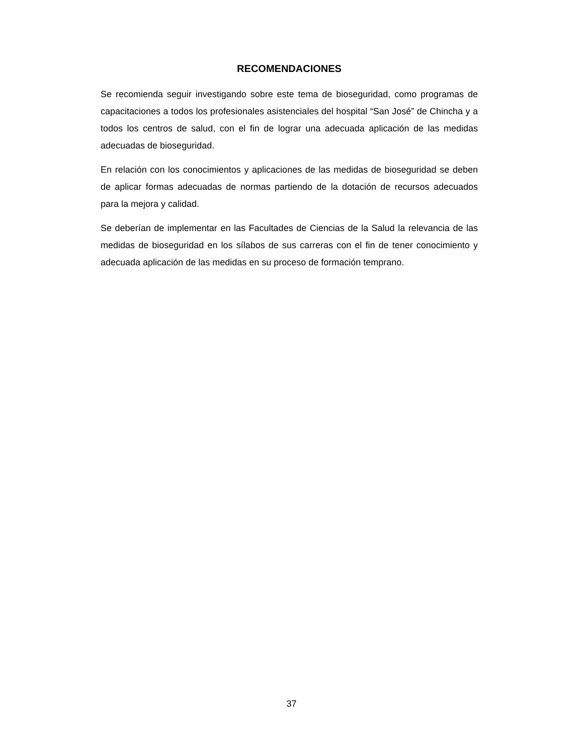RECOMENDACIONES
Se recomienda seguir investigando sobre este tema de bioseguridad, como programas de capacitaciones a todos los profesionales asistenciales del hospital “San José” de Chincha y a todos los centros de salud, con el fin de lograr una adecuada aplicación de las medidas adecuadas de bioseguridad.
En relación con los conocimientos y aplicaciones de las medidas de bioseguridad se deben de aplicar formas adecuadas de normas partiendo de la dotación de recursos adecuados para la mejora y calidad.
Se deberían de implementar en las Facultades de Ciencias de la Salud la relevancia de las medidas de bioseguridad en los sílabos de sus carreras con el fin de tener conocimiento y adecuada aplicación de las medidas en su proceso de formación temprano.
37